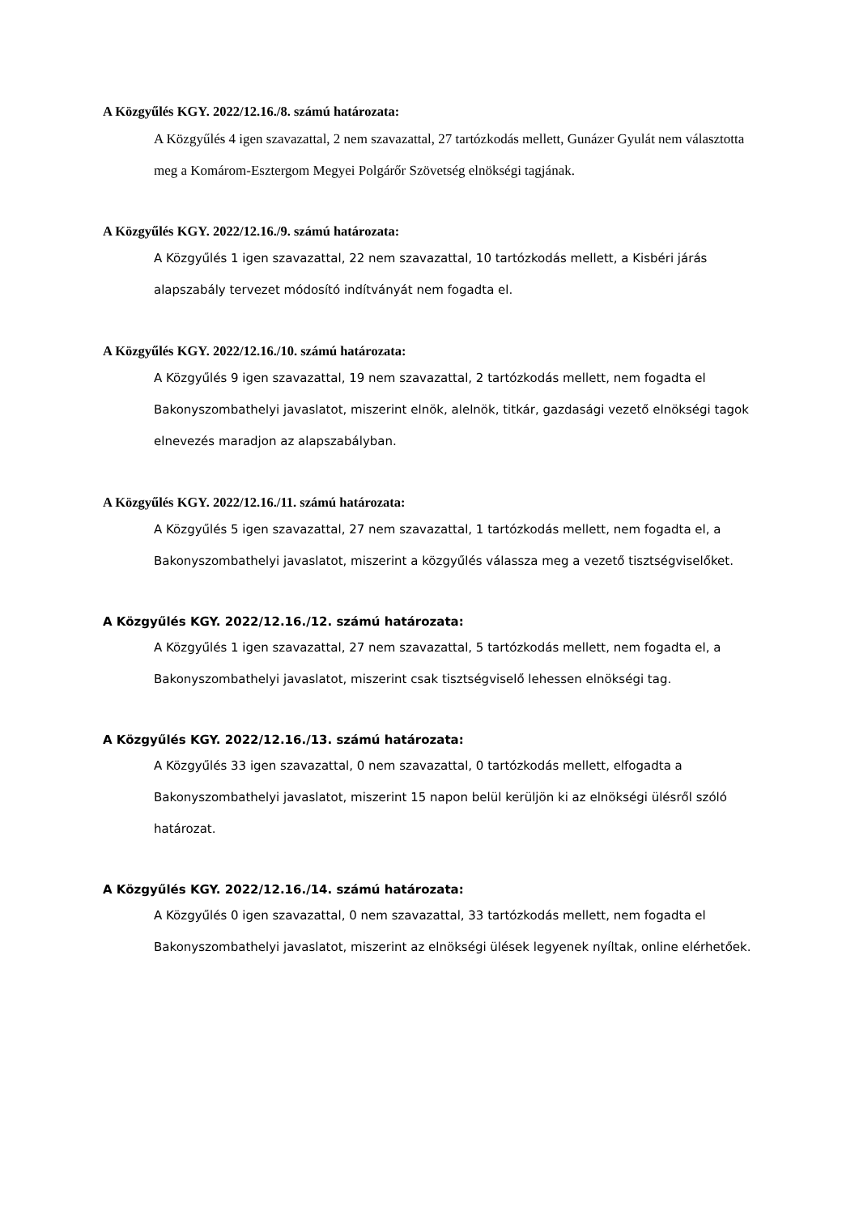A Közgyűlés KGY. 2022/12.16./8. számú határozata:
A Közgyűlés 4 igen szavazattal, 2 nem szavazattal, 27 tartózkodás mellett, Gunázer Gyulát nem választotta meg a Komárom-Esztergom Megyei Polgárőr Szövetség elnökségi tagjának.
A Közgyűlés KGY. 2022/12.16./9. számú határozata:
A Közgyűlés 1 igen szavazattal, 22 nem szavazattal, 10 tartózkodás mellett, a Kisbéri járás alapszabály tervezet módosító indítványát nem fogadta el.
A Közgyűlés KGY. 2022/12.16./10. számú határozata:
A Közgyűlés 9 igen szavazattal, 19 nem szavazattal, 2 tartózkodás mellett, nem fogadta el Bakonyszombathelyi javaslatot, miszerint elnök, alelnök, titkár, gazdasági vezető elnökségi tagok elnevezés maradjon az alapszabályban.
A Közgyűlés KGY. 2022/12.16./11. számú határozata:
A Közgyűlés 5 igen szavazattal, 27 nem szavazattal, 1 tartózkodás mellett, nem fogadta el, a Bakonyszombathelyi javaslatot, miszerint a közgyűlés válassza meg a vezető tisztségviselőket.
A Közgyűlés KGY. 2022/12.16./12. számú határozata:
A Közgyűlés 1 igen szavazattal, 27 nem szavazattal, 5 tartózkodás mellett, nem fogadta el, a Bakonyszombathelyi javaslatot, miszerint csak tisztségviselő lehessen elnökségi tag.
A Közgyűlés KGY. 2022/12.16./13. számú határozata:
A Közgyűlés 33 igen szavazattal, 0 nem szavazattal, 0 tartózkodás mellett, elfogadta a Bakonyszombathelyi javaslatot, miszerint 15 napon belül kerüljön ki az elnökségi ülésről szóló határozat.
A Közgyűlés KGY. 2022/12.16./14. számú határozata:
A Közgyűlés 0 igen szavazattal, 0 nem szavazattal, 33 tartózkodás mellett, nem fogadta el Bakonyszombathelyi javaslatot, miszerint az elnökségi ülések legyenek nyíltak, online elérhetőek.